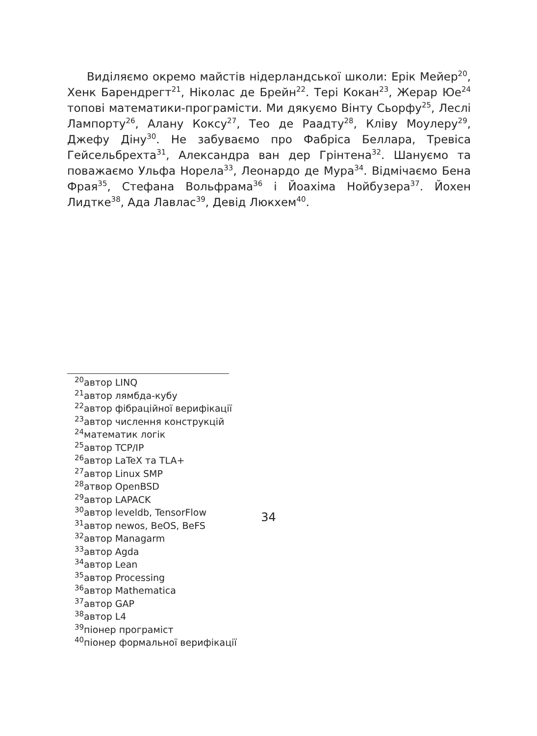Виділяємо окремо майстів нідерландської школи: Ерік Мейер<sup>20</sup>, Хенк Барендрегт<sup>21</sup>, Ніколас де Брейн<sup>22</sup>. Тері Кокан<sup>23</sup>, Жерар Юе<sup>24</sup> топові математики-програмісти. Ми дякуємо Вінту Сьорфу<sup>25</sup>, Леслі Лампорту<sup>26</sup>, Алану Коксу<sup>27</sup>, Тео де Раадту<sup>28</sup>, Кліву Моулеру<sup>29</sup>, Джефу Діну<sup>30</sup>. Не забуваємо про Фабріса Беллара, Тревіса Гейсельбрехта<sup>31</sup>, Александра ван дер Грінтена<sup>32</sup>. Шануємо та поважаємо Ульфа Норела<sup>33</sup>, Леонардо де Мура<sup>34</sup>. Відмічаємо Бена Фрая<sup>35</sup>, Стефана Вольфрама<sup>36</sup> і Йоахіма Нойбузера<sup>37</sup>. Йохен Лидтке<sup>38</sup>, Ада Лавлас<sup>39</sup>, Девід Люкхем<sup>40</sup>.
<sup>20</sup> автор LINQ
<sup>21</sup> автор лямбда-кубу
<sup>22</sup> автор фібраційної верифікації
<sup>23</sup> автор числення конструкцій
<sup>24</sup> математик логік
<sup>25</sup> автор TCP/IP
<sup>26</sup> автор LaTeX та TLA+
<sup>27</sup> автор Linux SMP
<sup>28</sup> атвор OpenBSD
<sup>29</sup> автор LAPACK
<sup>30</sup> автор leveldb, TensorFlow
<sup>31</sup> автор newos, BeOS, BeFS
<sup>32</sup> автор Managarm
<sup>33</sup> автор Agda
<sup>34</sup> автор Lean
<sup>35</sup> автор Processing
<sup>36</sup> автор Mathematica
<sup>37</sup> автор GAP
<sup>38</sup> автор L4
<sup>39</sup> піонер програміст
<sup>40</sup> піонер формальної верифікації
34